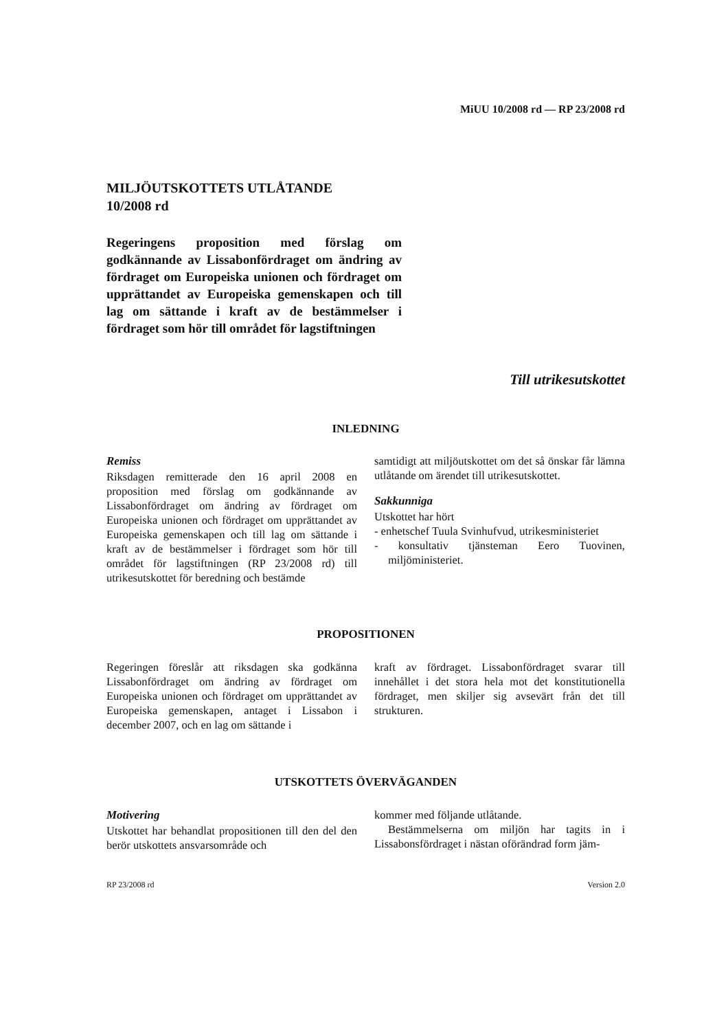MiUU 10/2008 rd — RP 23/2008 rd
MILJÖUTSKOTTETS UTLÅTANDE
10/2008 rd
Regeringens proposition med förslag om godkännande av Lissabonfördraget om ändring av fördraget om Europeiska unionen och fördraget om upprättandet av Europeiska gemenskapen och till lag om sättande i kraft av de bestämmelser i fördraget som hör till området för lagstiftningen
Till utrikesutskottet
INLEDNING
Remiss
Riksdagen remitterade den 16 april 2008 en proposition med förslag om godkännande av Lissabonfördraget om ändring av fördraget om Europeiska unionen och fördraget om upprättandet av Europeiska gemenskapen och till lag om sättande i kraft av de bestämmelser i fördraget som hör till området för lagstiftningen (RP 23/2008 rd) till utrikesutskottet för beredning och bestämde
samtidigt att miljöutskottet om det så önskar får lämna utlåtande om ärendet till utrikesutskottet.
Sakkunniga
Utskottet har hört
- enhetschef Tuula Svinhufvud, utrikesministeriet
- konsultativ tjänsteman Eero Tuovinen, miljöministeriet.
PROPOSITIONEN
Regeringen föreslår att riksdagen ska godkänna Lissabonfördraget om ändring av fördraget om Europeiska unionen och fördraget om upprättandet av Europeiska gemenskapen, antaget i Lissabon i december 2007, och en lag om sättande i
kraft av fördraget. Lissabonfördraget svarar till innehållet i det stora hela mot det konstitutionella fördraget, men skiljer sig avsevärt från det till strukturen.
UTSKOTTETS ÖVERVÄGANDEN
Motivering
Utskottet har behandlat propositionen till den del den berör utskottets ansvarsområde och
kommer med följande utlåtande.
Bestämmelserna om miljön har tagits in i Lissabonsfördraget i nästan oförändrad form jäm-
RP 23/2008 rd Version 2.0